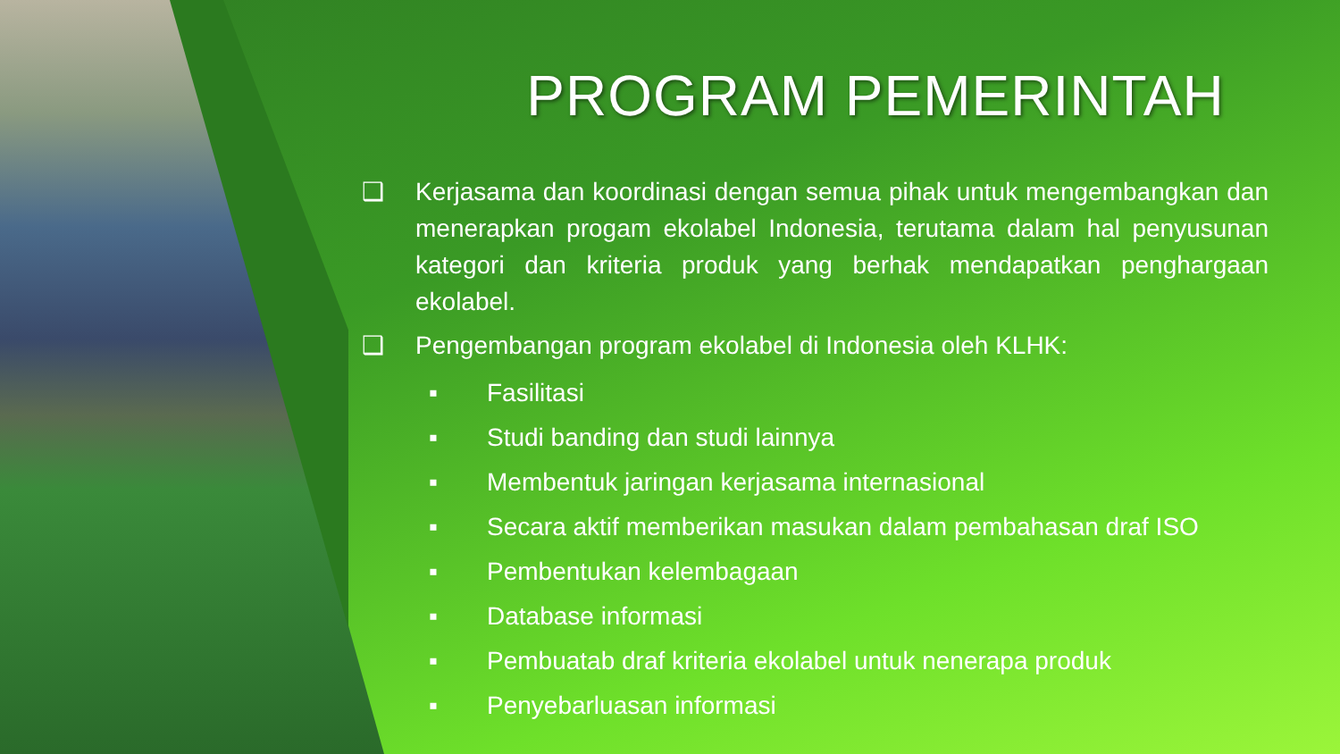PROGRAM PEMERINTAH
❑ Kerjasama dan koordinasi dengan semua pihak untuk mengembangkan dan menerapkan progam ekolabel Indonesia, terutama dalam hal penyusunan kategori dan kriteria produk yang berhak mendapatkan penghargaan ekolabel.
❑ Pengembangan program ekolabel di Indonesia oleh KLHK:
▪ Fasilitasi
▪ Studi banding dan studi lainnya
▪ Membentuk jaringan kerjasama internasional
▪ Secara aktif memberikan masukan dalam pembahasan draf ISO
▪ Pembentukan kelembagaan
▪ Database informasi
▪ Pembuatab draf kriteria ekolabel untuk nenerapa produk
▪ Penyebarluasan informasi